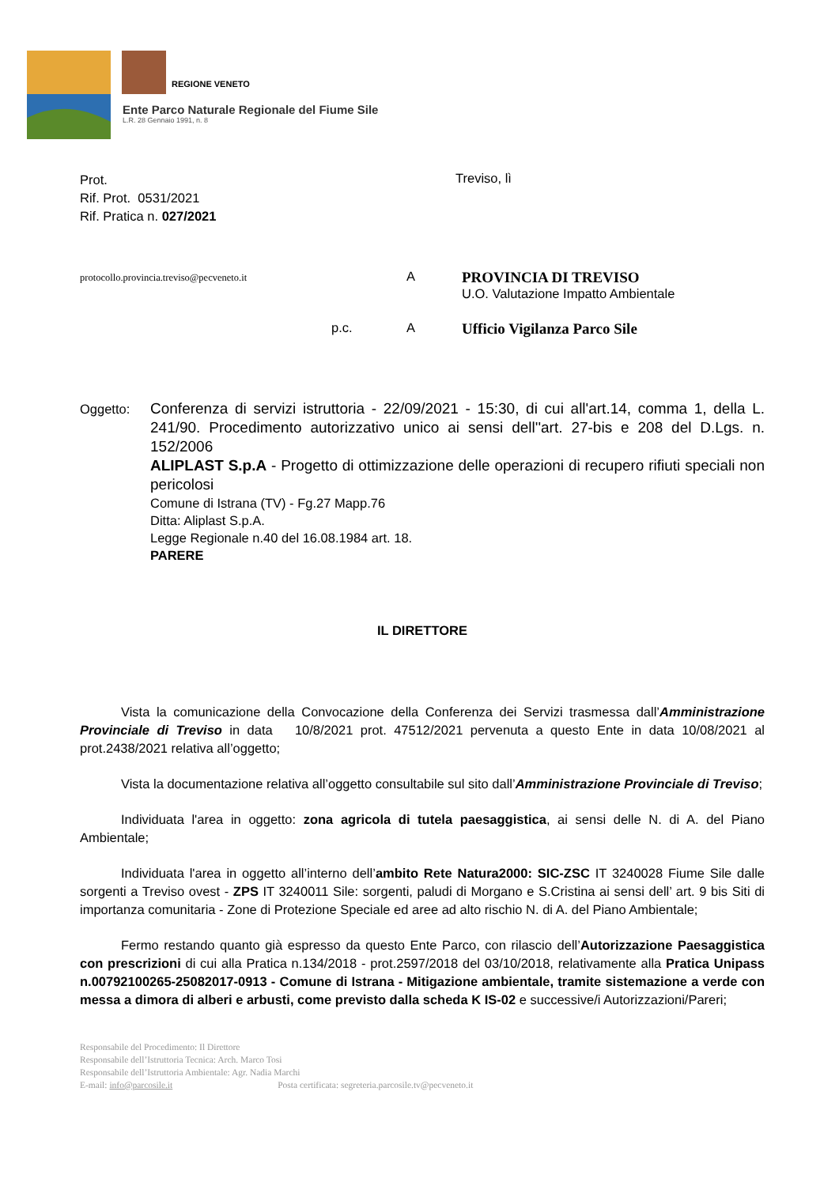REGIONE VENETO
Ente Parco Naturale Regionale del Fiume Sile
L.R. 28 Gennaio 1991, n. 8
Prot.
Rif. Prot. 0531/2021
Rif. Pratica n. 027/2021
Treviso, lì
protocollo.provincia.treviso@pecveneto.it
A
PROVINCIA DI TREVISO
U.O. Valutazione Impatto Ambientale
p.c. A
Ufficio Vigilanza Parco Sile
Oggetto:
Conferenza di servizi istruttoria - 22/09/2021 - 15:30, di cui all'art.14, comma 1, della L. 241/90. Procedimento autorizzativo unico ai sensi dell''art. 27-bis e 208 del D.Lgs. n. 152/2006
ALIPLAST S.p.A - Progetto di ottimizzazione delle operazioni di recupero rifiuti speciali non pericolosi
Comune di Istrana (TV) - Fg.27 Mapp.76
Ditta: Aliplast S.p.A.
Legge Regionale n.40 del 16.08.1984 art. 18.
PARERE
IL DIRETTORE
Vista la comunicazione della Convocazione della Conferenza dei Servizi trasmessa dall’Amministrazione Provinciale di Treviso in data 10/8/2021 prot. 47512/2021 pervenuta a questo Ente in data 10/08/2021 al prot.2438/2021 relativa all’oggetto;
Vista la documentazione relativa all’oggetto consultabile sul sito dall’Amministrazione Provinciale di Treviso;
Individuata l'area in oggetto: zona agricola di tutela paesaggistica, ai sensi delle N. di A. del Piano Ambientale;
Individuata l'area in oggetto all’interno dell’ambito Rete Natura2000: SIC-ZSC IT 3240028 Fiume Sile dalle sorgenti a Treviso ovest - ZPS IT 3240011 Sile: sorgenti, paludi di Morgano e S.Cristina ai sensi dell’ art. 9 bis Siti di importanza comunitaria - Zone di Protezione Speciale ed aree ad alto rischio N. di A. del Piano Ambientale;
Fermo restando quanto già espresso da questo Ente Parco, con rilascio dell’Autorizzazione Paesaggistica con prescrizioni di cui alla Pratica n.134/2018 - prot.2597/2018 del 03/10/2018, relativamente alla Pratica Unipass n.00792100265-25082017-0913 - Comune di Istrana - Mitigazione ambientale, tramite sistemazione a verde con messa a dimora di alberi e arbusti, come previsto dalla scheda K IS-02 e successive/i Autorizzazioni/Pareri;
Responsabile del Procedimento: Il Direttore
Responsabile dell’Istruttoria Tecnica: Arch. Marco Tosi
Responsabile dell’Istruttoria Ambientale: Agr. Nadia Marchi
E-mail: info@parcosile.it Posta certificata: segreteria.parcosile.tv@pecveneto.it